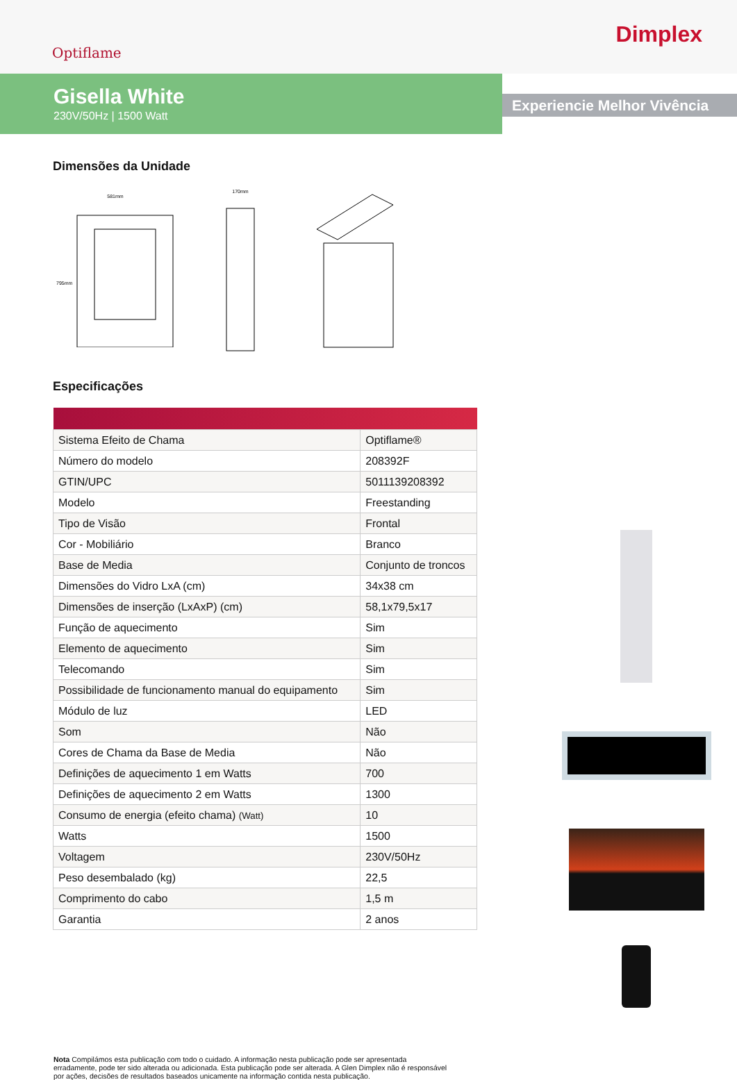Optiflame
Dimplex
Gisella White
230V/50Hz | 1500 Watt
Experiencie Melhor Vivência
Dimensões da Unidade
581mm
795mm
170mm
Especificações
| Sistema Efeito de Chama | Optiflame® |
| Número do modelo | 208392F |
| GTIN/UPC | 5011139208392 |
| Modelo | Freestanding |
| Tipo de Visão | Frontal |
| Cor - Mobiliário | Branco |
| Base de Media | Conjunto de troncos |
| Dimensões do Vidro LxA (cm) | 34x38 cm |
| Dimensões de inserção (LxAxP) (cm) | 58,1x79,5x17 |
| Função de aquecimento | Sim |
| Elemento de aquecimento | Sim |
| Telecomando | Sim |
| Possibilidade de funcionamento manual do equipamento | Sim |
| Módulo de luz | LED |
| Som | Não |
| Cores de Chama da Base de Media | Não |
| Definições de aquecimento 1 em Watts | 700 |
| Definições de aquecimento 2 em Watts | 1300 |
| Consumo de energia (efeito chama) (Watt) | 10 |
| Watts | 1500 |
| Voltagem | 230V/50Hz |
| Peso desembalado (kg) | 22,5 |
| Comprimento do cabo | 1,5 m |
| Garantia | 2 anos |
Nota Compilámos esta publicação com todo o cuidado. A informação nesta publicação pode ser apresentada erradamente, pode ter sido alterada ou adicionada. Esta publicação pode ser alterada. A Glen Dimplex não é responsável por ações, decisões de resultados baseados unicamente na informação contida nesta publicação.